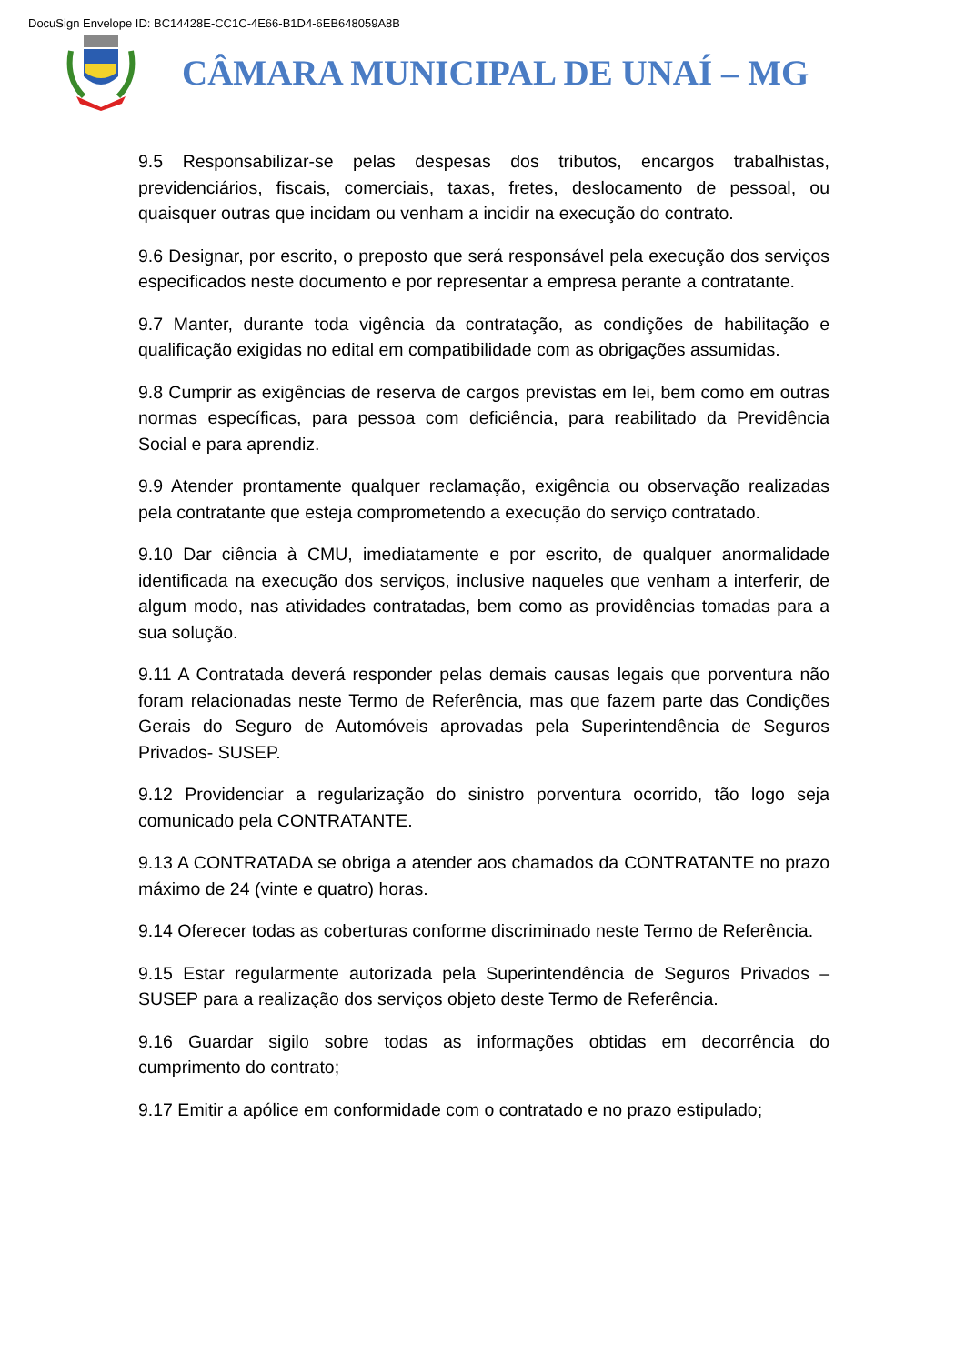DocuSign Envelope ID: BC14428E-CC1C-4E66-B1D4-6EB648059A8B
CÂMARA MUNICIPAL DE UNAÍ – MG
9.5 Responsabilizar-se pelas despesas dos tributos, encargos trabalhistas, previdenciários, fiscais, comerciais, taxas, fretes, deslocamento de pessoal, ou quaisquer outras que incidam ou venham a incidir na execução do contrato.
9.6 Designar, por escrito, o preposto que será responsável pela execução dos serviços especificados neste documento e por representar a empresa perante a contratante.
9.7 Manter, durante toda vigência da contratação, as condições de habilitação e qualificação exigidas no edital em compatibilidade com as obrigações assumidas.
9.8 Cumprir as exigências de reserva de cargos previstas em lei, bem como em outras normas específicas, para pessoa com deficiência, para reabilitado da Previdência Social e para aprendiz.
9.9 Atender prontamente qualquer reclamação, exigência ou observação realizadas pela contratante que esteja comprometendo a execução do serviço contratado.
9.10 Dar ciência à CMU, imediatamente e por escrito, de qualquer anormalidade identificada na execução dos serviços, inclusive naqueles que venham a interferir, de algum modo, nas atividades contratadas, bem como as providências tomadas para a sua solução.
9.11 A Contratada deverá responder pelas demais causas legais que porventura não foram relacionadas neste Termo de Referência, mas que fazem parte das Condições Gerais do Seguro de Automóveis aprovadas pela Superintendência de Seguros Privados- SUSEP.
9.12 Providenciar a regularização do sinistro porventura ocorrido, tão logo seja comunicado pela CONTRATANTE.
9.13 A CONTRATADA se obriga a atender aos chamados da CONTRATANTE no prazo máximo de 24 (vinte e quatro) horas.
9.14 Oferecer todas as coberturas conforme discriminado neste Termo de Referência.
9.15 Estar regularmente autorizada pela Superintendência de Seguros Privados – SUSEP para a realização dos serviços objeto deste Termo de Referência.
9.16 Guardar sigilo sobre todas as informações obtidas em decorrência do cumprimento do contrato;
9.17 Emitir a apólice em conformidade com o contratado e no prazo estipulado;